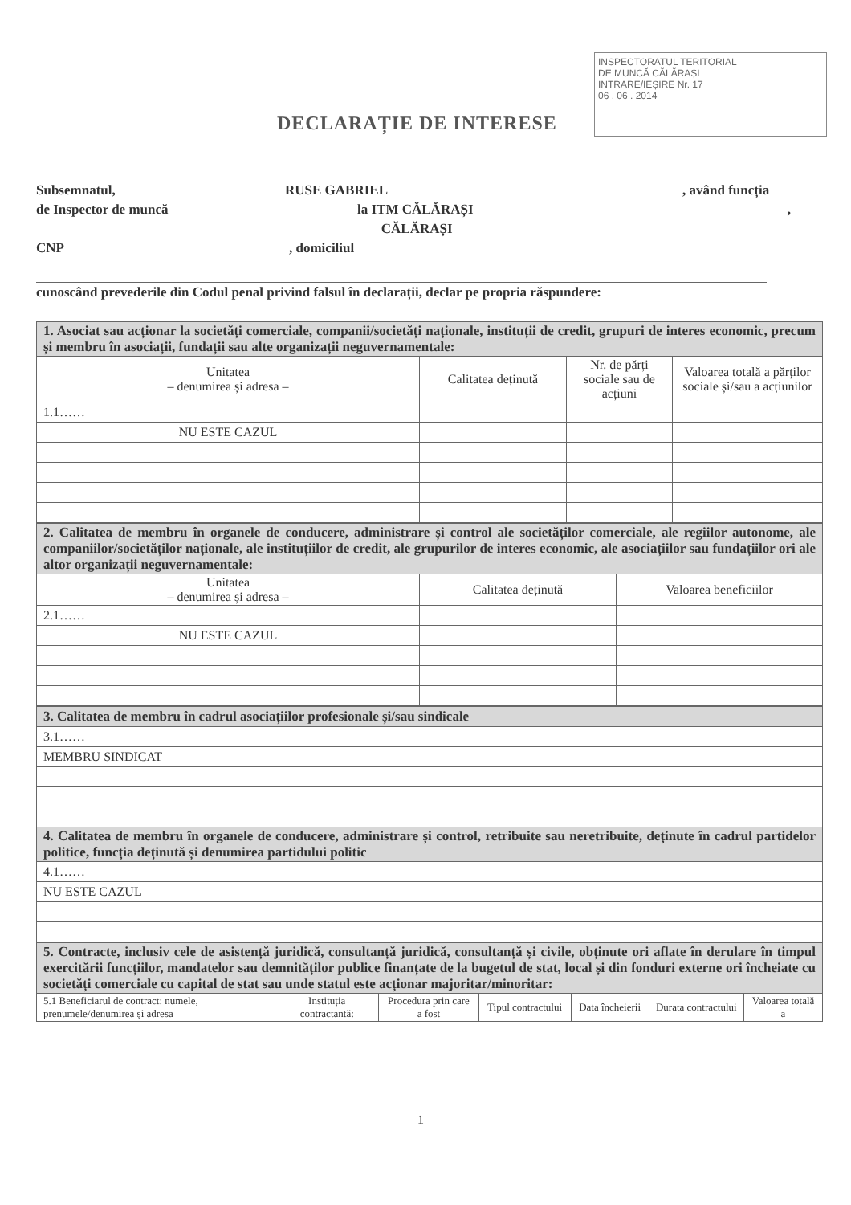INSPECTORATUL TERITORIAL
DE MUNCĂ CĂLĂRAȘI
INTRARE/IEȘIRE Nr. 17
06 . 06 . 2014
DECLARAȚIE DE INTERESE
Subsemnatul, RUSE GABRIEL, având funcția
de Inspector de muncă la ITM CĂLĂRAȘI
CĂLĂRAȘI,
CNP, domiciliul
cunoscând prevederile din Codul penal privind falsul în declarații, declar pe propria răspundere:
| 1. Asociat sau acționar la societăți comerciale, companii/societăți naționale, instituții de credit, grupuri de interes economic, precum și membru în asociații, fundații sau alte organizații neguvernamentale: | | | |
| Unitatea – denumirea și adresa – | Calitatea deținută | Nr. de părți sociale sau de acțiuni | Valoarea totală a părților sociale și/sau a acțiunilor |
| 1.1…… | | | |
| NU ESTE CAZUL | | | |
| 2. Calitatea de membru în organele de conducere, administrare și control ale societăților comerciale, ale regiilor autonome, ale companiilor/societăților naționale, ale instituțiilor de credit, ale grupurilor de interes economic, ale asociațiilor sau fundațiilor ori ale altor organizații neguvernamentale: | | |
| Unitatea – denumirea și adresa – | Calitatea deținută | Valoarea beneficiilor |
| 2.1…… | | |
| NU ESTE CAZUL | | |
| 3. Calitatea de membru în cadrul asociațiilor profesionale și/sau sindicale |
| 3.1…… |
| MEMBRU SINDICAT |
| 4. Calitatea de membru în organele de conducere, administrare și control, retribuite sau neretribuite, deținute în cadrul partidelor politice, funcția deținută și denumirea partidului politic |
| 4.1…… |
| NU ESTE CAZUL |
| 5. Contracte, inclusiv cele de asistență juridică, consultanță juridică, consultanță și civile, obținute ori aflate în derulare în timpul exercitării funcțiilor, mandatelor sau demnităților publice finanțate de la bugetul de stat, local și din fonduri externe ori încheiate cu societăți comerciale cu capital de stat sau unde statul este acționar majoritar/minoritar: | | | | | | |
| 5.1 Beneficiarul de contract: numele, prenumele/denumirea și adresa | Instituția contractantă: | Procedura prin care a fost | Tipul contractului | Data încheierii | Durata contractului | Valoarea totală a |
1